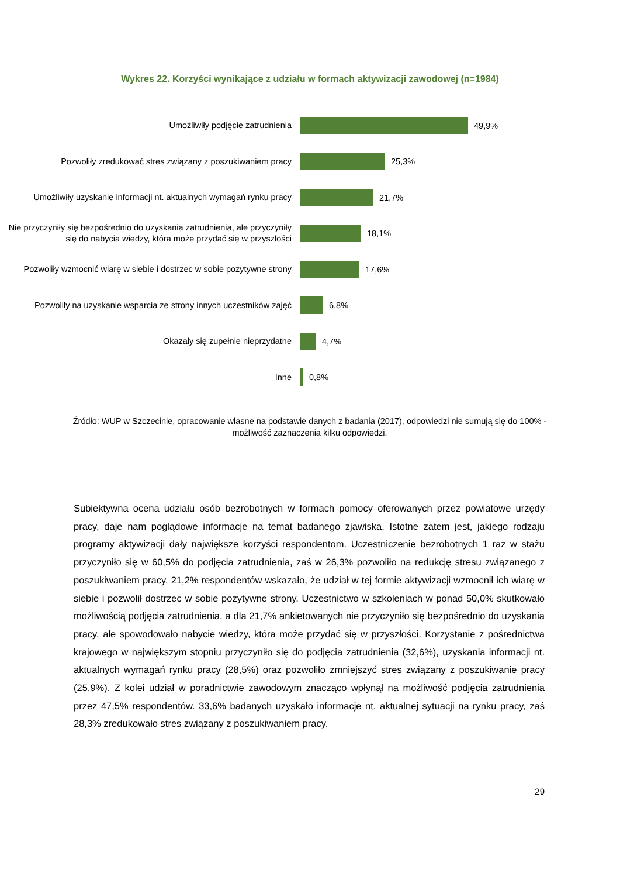Wykres 22. Korzyści wynikające z udziału w formach aktywizacji zawodowej (n=1984)
Umożliwiły podjęcie zatrudnienia
49,9%
Pozwoliły zredukować stres związany z poszukiwaniem pracy
25,3%
Umożliwiły uzyskanie informacji nt. aktualnych wymagań rynku pracy
21,7%
Nie przyczyniły się bezpośrednio do uzyskania zatrudnienia, ale przyczyniły się do nabycia wiedzy, która może przydać się w przyszłości
18,1%
Pozwoliły wzmocnić wiarę w siebie i dostrzec w sobie pozytywne strony
17,6%
Pozwoliły na uzyskanie wsparcia ze strony innych uczestników zajęć
6,8%
Okazały się zupełnie nieprzydatne
4,7%
Inne
0,8%
Źródło: WUP w Szczecinie, opracowanie własne na podstawie danych z badania (2017), odpowiedzi nie sumują się do 100% - możliwość zaznaczenia kilku odpowiedzi.
Subiektywna ocena udziału osób bezrobotnych w formach pomocy oferowanych przez powiatowe urzędy pracy, daje nam poglądowe informacje na temat badanego zjawiska. Istotne zatem jest, jakiego rodzaju programy aktywizacji dały największe korzyści respondentom. Uczestniczenie bezrobotnych 1 raz w stażu przyczyniło się w 60,5% do podjęcia zatrudnienia, zaś w 26,3% pozwoliło na redukcję stresu związanego z poszukiwaniem pracy. 21,2% respondentów wskazało, że udział w tej formie aktywizacji wzmocnił ich wiarę w siebie i pozwolił dostrzec w sobie pozytywne strony. Uczestnictwo w szkoleniach w ponad 50,0% skutkowało możliwością podjęcia zatrudnienia, a dla 21,7% ankietowanych nie przyczyniło się bezpośrednio do uzyskania pracy, ale spowodowało nabycie wiedzy, która może przydać się w przyszłości. Korzystanie z pośrednictwa krajowego w największym stopniu przyczyniło się do podjęcia zatrudnienia (32,6%), uzyskania informacji nt. aktualnych wymagań rynku pracy (28,5%) oraz pozwoliło zmniejszyć stres związany z poszukiwanie pracy (25,9%). Z kolei udział w poradnictwie zawodowym znacząco wpłynął na możliwość podjęcia zatrudnienia przez 47,5% respondentów. 33,6% badanych uzyskało informacje nt. aktualnej sytuacji na rynku pracy, zaś 28,3% zredukowało stres związany z poszukiwaniem pracy.
29